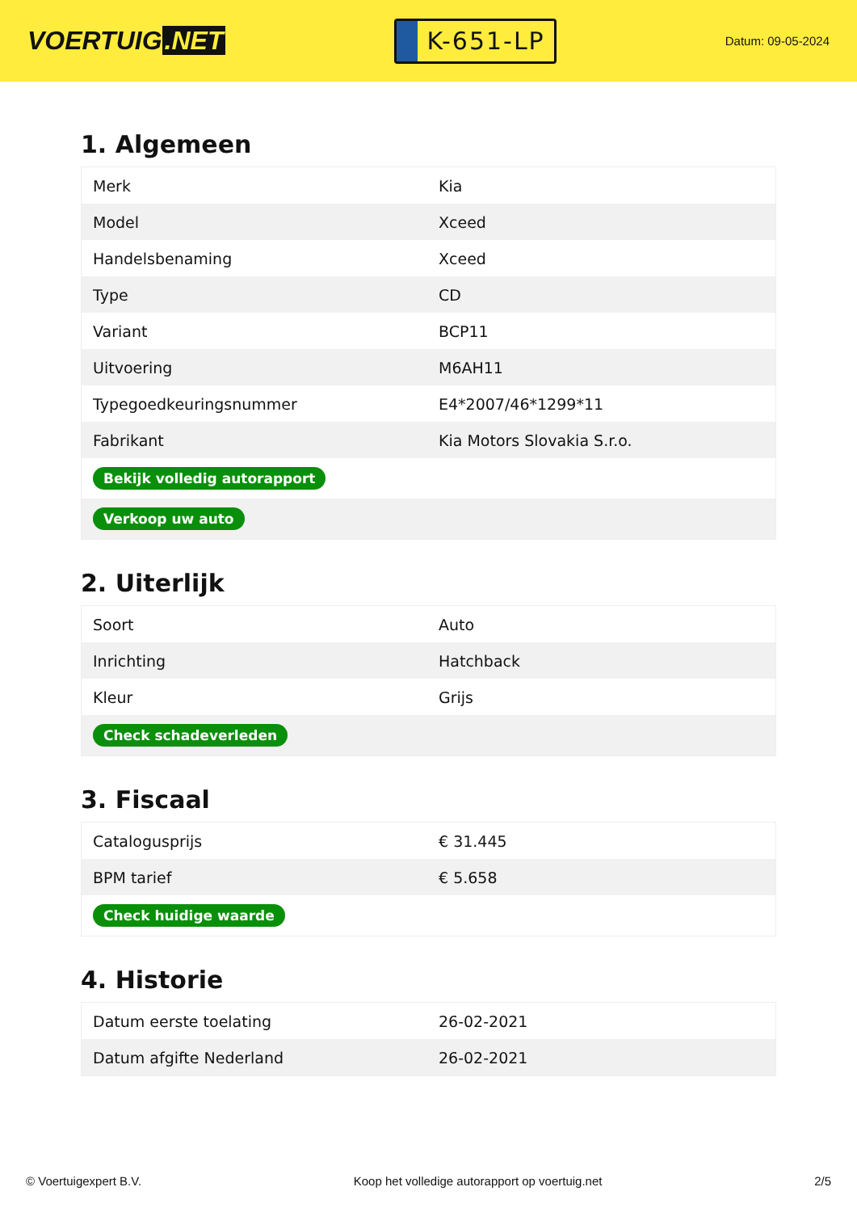VOERTUIG.NET
K-651-LP
Datum: 09-05-2024
1. Algemeen
| Merk | Kia |
| Model | Xceed |
| Handelsbenaming | Xceed |
| Type | CD |
| Variant | BCP11 |
| Uitvoering | M6AH11 |
| Typegoedkeuringsnummer | E4*2007/46*1299*11 |
| Fabrikant | Kia Motors Slovakia S.r.o. |
| Bekijk volledig autorapport | |
| Verkoop uw auto | |
2. Uiterlijk
| Soort | Auto |
| Inrichting | Hatchback |
| Kleur | Grijs |
| Check schadeverleden | |
3. Fiscaal
| Catalogusprijs | € 31.445 |
| BPM tarief | € 5.658 |
| Check huidige waarde | |
4. Historie
| Datum eerste toelating | 26-02-2021 |
| Datum afgifte Nederland | 26-02-2021 |
© Voertuigexpert B.V. Koop het volledige autorapport op voertuig.net 2/5